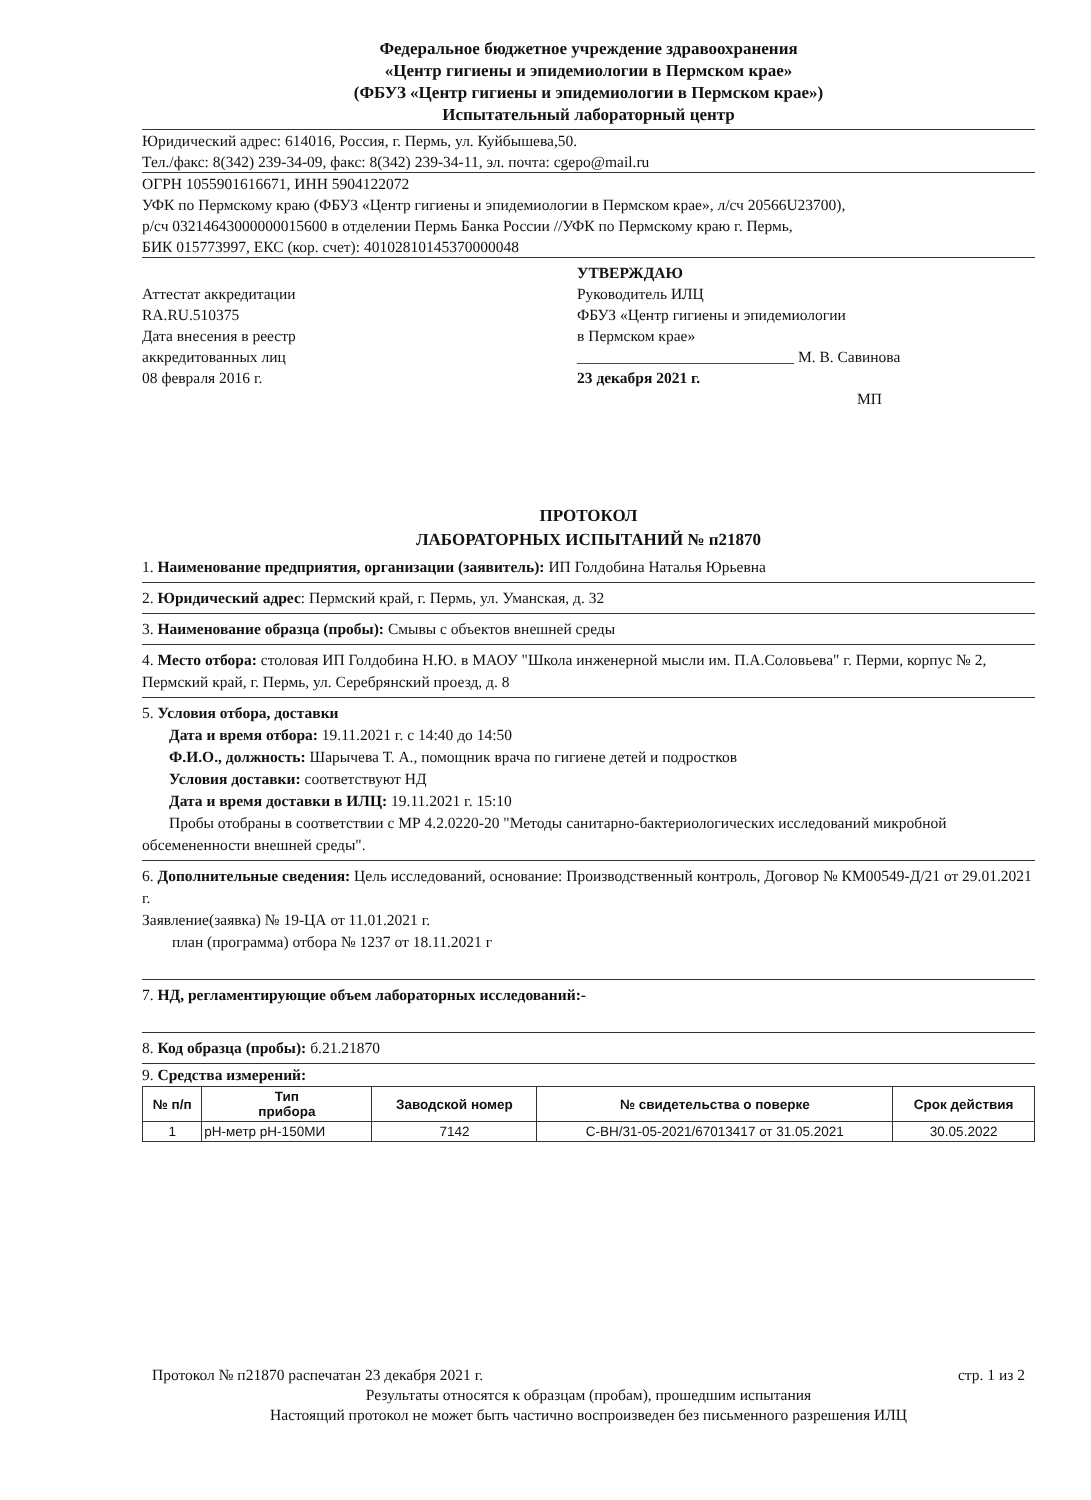Федеральное бюджетное учреждение здравоохранения
«Центр гигиены и эпидемиологии в Пермском крае»
(ФБУЗ «Центр гигиены и эпидемиологии в Пермском крае»)
Испытательный лабораторный центр
Юридический адрес: 614016, Россия, г. Пермь, ул. Куйбышева,50.
Тел./факс: 8(342) 239-34-09, факс: 8(342) 239-34-11, эл. почта: cgepo@mail.ru
ОГРН 1055901616671, ИНН 5904122072
УФК по Пермскому краю (ФБУЗ «Центр гигиены и эпидемиологии в Пермском крае», л/сч 20566U23700),
р/сч 03214643000000015600 в отделении Пермь Банка России //УФК по Пермскому краю г. Пермь,
БИК 015773997, ЕКС (кор. счет): 40102810145370000048
Аттестат аккредитации
RA.RU.510375
Дата внесения в реестр
аккредитованных лиц
08 февраля 2016 г.
УТВЕРЖДАЮ
Руководитель ИЛЦ
ФБУЗ «Центр гигиены и эпидемиологии
в Пермском крае»
____________________________ М. В. Савинова
23 декабря 2021 г.
МП
ПРОТОКОЛ
ЛАБОРАТОРНЫХ ИСПЫТАНИЙ № п21870
1. Наименование предприятия, организации (заявитель): ИП Голдобина Наталья Юрьевна
2. Юридический адрес: Пермский край, г. Пермь, ул. Уманская, д. 32
3. Наименование образца (пробы): Смывы с объектов внешней среды
4. Место отбора: столовая ИП Голдобина Н.Ю. в МАОУ "Школа инженерной мысли им. П.А.Соловьева" г. Перми, корпус № 2, Пермский край, г. Пермь, ул. Серебрянский проезд, д. 8
5. Условия отбора, доставки
Дата и время отбора: 19.11.2021 г. с 14:40 до 14:50
Ф.И.О., должность: Шарычева Т. А., помощник врача по гигиене детей и подростков
Условия доставки: соответствуют НД
Дата и время доставки в ИЛЦ: 19.11.2021 г. 15:10
Пробы отобраны в соответствии с МР 4.2.0220-20 "Методы санитарно-бактериологических исследований микробной обсемененности внешней среды".
6. Дополнительные сведения: Цель исследований, основание: Производственный контроль, Договор № КМ00549-Д/21 от 29.01.2021 г.
Заявление(заявка) № 19-ЦА от 11.01.2021 г.
план (программа) отбора № 1237 от 18.11.2021 г
7. НД, регламентирующие объем лабораторных исследований:-
8. Код образца (пробы): б.21.21870
9. Средства измерений:
| № п/п | Тип прибора | Заводской номер | № свидетельства о поверке | Срок действия |
| --- | --- | --- | --- | --- |
| 1 | pH-метр pH-150МИ | 7142 | С-ВН/31-05-2021/67013417 от 31.05.2021 | 30.05.2022 |
Протокол № п21870 распечатан 23 декабря 2021 г. стр. 1 из 2
Результаты относятся к образцам (пробам), прошедшим испытания
Настоящий протокол не может быть частично воспроизведен без письменного разрешения ИЛЦ